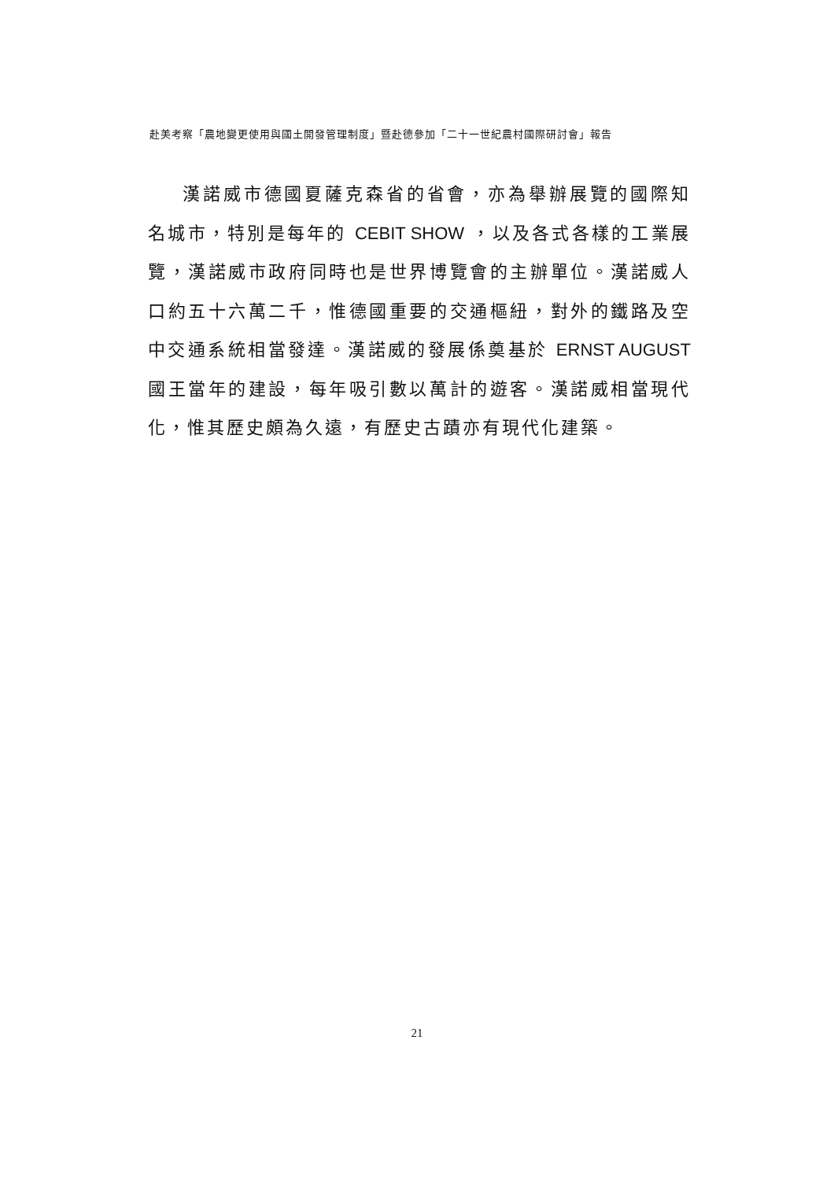赴美考察「農地變更使用與國土開發管理制度」暨赴德參加「二十一世紀農村國際研討會」報告
漢諾威市德國夏薩克森省的省會，亦為舉辦展覽的國際知名城市，特別是每年的 CEBIT SHOW ，以及各式各樣的工業展覽，漢諾威市政府同時也是世界博覽會的主辦單位。漢諾威人口約五十六萬二千，惟德國重要的交通樞紐，對外的鐵路及空中交通系統相當發達。漢諾威的發展係奠基於 ERNST AUGUST 國王當年的建設，每年吸引數以萬計的遊客。漢諾威相當現代化，惟其歷史頗為久遠，有歷史古蹟亦有現代化建築。
21